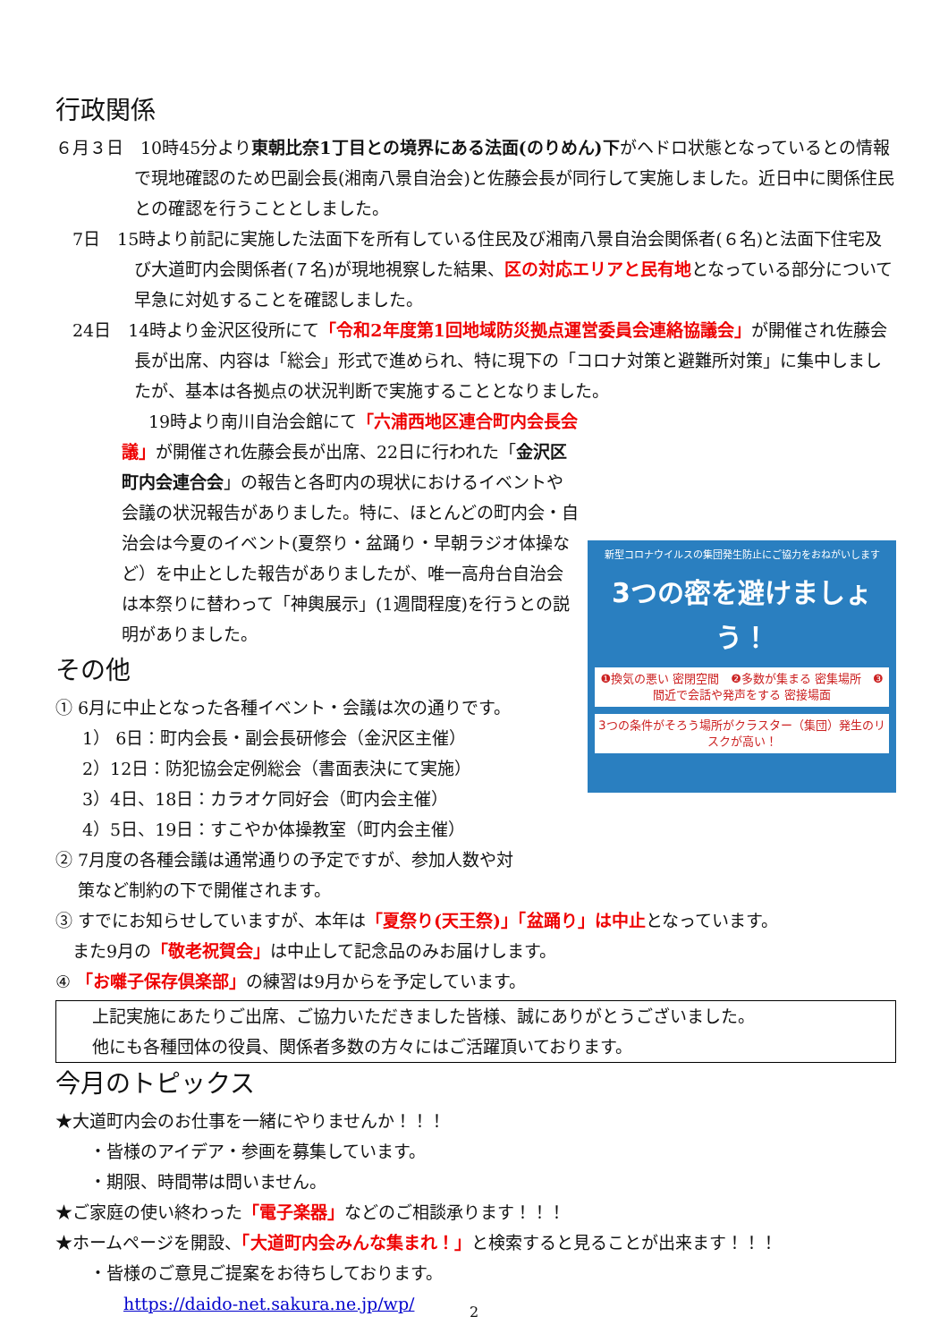行政関係
６月３日　10時45分より東朝比奈1丁目との境界にある法面(のりめん)下がヘドロ状態となっているとの情報で現地確認のため巴副会長(湘南八景自治会)と佐藤会長が同行して実施しました。近日中に関係住民との確認を行うこととしました。
　7日　15時より前記に実施した法面下を所有している住民及び湘南八景自治会関係者(６名)と法面下住宅及び大道町内会関係者(７名)が現地視察した結果、区の対応エリアと民有地となっている部分について早急に対処することを確認しました。
　24日　14時より金沢区役所にて「令和2年度第1回地域防災拠点運営委員会連絡協議会」が開催され佐藤会長が出席、内容は「総会」形式で進められ、特に現下の「コロナ対策と避難所対策」に集中しましたが、基本は各拠点の状況判断で実施することとなりました。
新型コロナウイルスの集団発生防止にご協力をおねがいします
3つの密を避けましょう！
❶換気の悪い 密閉空間　❷多数が集まる 密集場所　❸間近で会話や発声をする 密接場面
3つの条件がそろう場所がクラスター（集団）発生のリスクが高い！
19時より南川自治会館にて「六浦西地区連合町内会長会議」が開催され佐藤会長が出席、22日に行われた「金沢区町内会連合会」の報告と各町内の現状におけるイベントや会議の状況報告がありました。特に、ほとんどの町内会・自治会は今夏のイベント(夏祭り・盆踊り・早朝ラジオ体操など）を中止とした報告がありましたが、唯一高舟台自治会は本祭りに替わって「神輿展示」(1週間程度)を行うとの説明がありました。
その他
① 6月に中止となった各種イベント・会議は次の通りです。
1） 6日：町内会長・副会長研修会（金沢区主催）
2）12日：防犯協会定例総会（書面表決にて実施）
3）4日、18日：カラオケ同好会（町内会主催）
4）5日、19日：すこやか体操教室（町内会主催）
② 7月度の各種会議は通常通りの予定ですが、参加人数や対
　 策など制約の下で開催されます。
③ すでにお知らせしていますが、本年は「夏祭り(天王祭)」「盆踊り」は中止となっています。
　また9月の「敬老祝賀会」は中止して記念品のみお届けします。
④ 「お囃子保存倶楽部」の練習は9月からを予定しています。
上記実施にあたりご出席、ご協力いただきました皆様、誠にありがとうございました。
他にも各種団体の役員、関係者多数の方々にはご活躍頂いております。
今月のトピックス
★大道町内会のお仕事を一緒にやりませんか！！！
　　・皆様のアイデア・参画を募集しています。
　　・期限、時間帯は問いません。
★ご家庭の使い終わった「電子楽器」などのご相談承ります！！！
★ホームページを開設、「大道町内会みんな集まれ！」と検索すると見ることが出来ます！！！
　　・皆様のご意見ご提案をお待ちしております。
https://daido-net.sakura.ne.jp/wp/
2